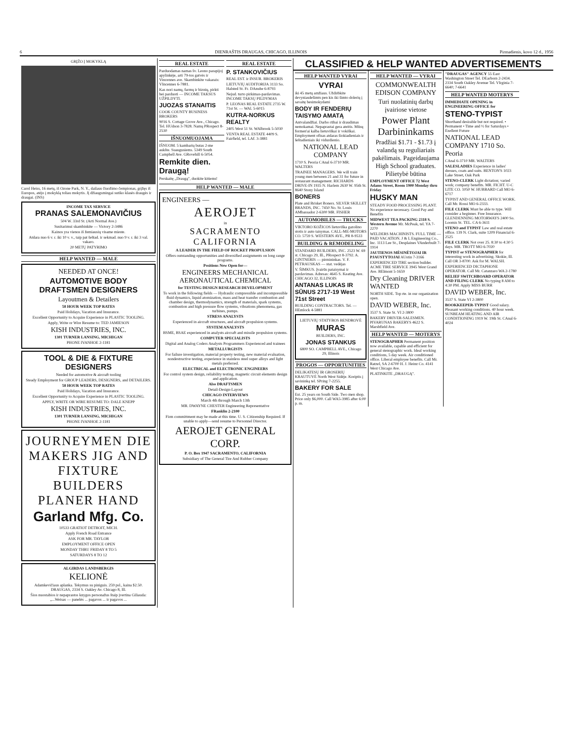6 DIENRAŠTIS DRAUGAS, CHICAGO, ILLINOIS Pirmadienis, kovo 12 d., 1956
GRĮŽO Į MOKYKLĄ
Carol Heiss, 16 metų, iš Ozone Park, N. Y., dailaus čiuožimo čempionas, grįžęs iš Europos, atėjo į mokyklą toliau mokytis. Jį džiaugsmingai sutiko klasės draugės ir draugai. (INS)
INCOME TAX SERVICE
PRANAS SALEMONAVIČIUS
504 W. 33rd St. (Arti Normal Ave.)
Susitarimui skambinkite — Victory 2-3486
Kainos yra vienos iš žemiausių visame mieste.
Atdara nuo 6 v. r. iki 10 v. v., taip pat šeštad. ir sekmad. nuo 9 v. r. iki 3 val. vakaro.
20 METŲ PATYRIMO
HELP WANTED — MALE
NEEDED AT ONCE!
AUTOMOTIVE BODY DRAFTSMEN DESIGNERS
Layoutmen & Detailers
58 HOUR WEEK TOP RATES
Paid Holidays, Vacation and Insurance.
Excellent Opportunity to Acquire Experience in PLASTIC TOOLING.
Apply, Write or Wire Resume to: TED JAMIESON
KISH INDUSTRIES, INC.
1301 TURNER LANSING, MICHIGAN
PHONE IVANHOE 2-1181
TOOL & DIE & FIXTURE DESIGNERS
Needed for automotive & aircraft tooling
Steady Employment for GROUP LEADERS, DESIGNERS, and DETAILERS.
58 HOUR WEEK TOP RATES
Paid Holidays, Vacation and Insurance.
Excellent Opportunity to Acquire Experience in PLASTIC TOOLING.
APPLY, WRITE OR WIRE RESUME TO: DALE KNEPP
KISH INDUSTRIES, INC.
1301 TURNER LANSING, MICHIGAN
PHONE IVANHOE 2-1181
JOURNEYMEN DIE MAKERS JIG AND FIXTURE BUILDERS PLANER HAND
Garland Mfg. Co.
10533 GRATIOT DETROIT, MICH.
Apply French Road Entrance
ASK FOR MR. TAYLOR
EMPLOYMENT OFFICE OPEN
MONDAY THRU FRIDAY 8 TO 5
SATURDAYS 8 TO 12
ALGIRDAS LANDSBERGIS
KELIONĖ
Adamkevičiaus aplanka. Tekymus su piniguis. 259 psl., kaina $2.50. DRAUGAS, 2334 S. Oakley Av. Chicago 8, Ill.
Šios nuostabios ir nepaprastos knygos personažus štaip įvertina Giliauda: „...Weisas — panelės ... pagavos ... ir pagavos ...
REAL ESTATE
Parduodamas namas šv. Leono parapijoj apylinkėje, arti 79-tos gatvės ir Vincennes ave. Skambinkite vakarais: VIncennes 6-7881.
Kas nori namų, farmų ir biznių, pirkti bei parduoti — INCOME TAKSUS UŽPILDYTI.
JUOZAS STANAITIS
COOK COUNTY BUSINESS BROKERS
9016 S. Cottage Grove Ave., Chicago. Tel. HUdson 3-7828. Namų PRospect 8-2530
IŠNUOMUOJAMA
IŠNUOM. 5 kambarių butas 2-me aukšte. Suaugusiems. 5349 South Campbell Ave. GRovehill 6-5054.
Remkite dien. Draugą!
Perskaitę „Draugą", duokite kitiems!
REAL ESTATE
P. STANKOVIČIUS
REAL EST. ir INSUR. BROKERIS
LIETUVIŲ AUDITORIJA 3133 So. Halsted St. Fr. DAnube 6-8793
Nejud. turto pirkimas-pardavimas. INCOME TAKSŲ PILDYMAS
P. LEONAS REAL ESTATE 2735 W. 71st St. — WAl. 5-6015
KUTRA-NORKUS REALTY
2405 West 51 St. WAlbrook 5-5030
VENTA REAL ESTATE 4409 S. Fairfield, tel. LAf. 3-3881
HELP WANTED — MALE
ENGINEERS —
AEROJET
in
SACRAMENTO CALIFORNIA
A LEADER IN THE FIELD OF ROCKET PROPULSION
Offers outstanding opportunities and diversified assignments on long range programs.
Positions New Open for—
ENGINEERS MECHANICAL AERONAUTICAL CHEMICAL
for TESTING DESIGN RESEARCH DEVELOPMENT
To work in the following fields — Hydraulic compressible and incompressible fluid dynamics, liquid atomization, mass and heat transfer combustion and chamber design, thermodynamics, strength of materials, spark systems, combustion and high pressure flow systems, vibrations phenomena, gas turbines, pumps.
STRESS ANALYSTS
Experienced in aircraft structures, and aircraft propulsion systems.
SYSTEM ANALYSTS
BSME, BSAE experienced in analysts aircraft and missile propulsion systems.
COMPUTER SPECIALISTS
Digital and Analog Coders Analysts Programmers Experienced and trainees
METALLURGISTS
For failure investigation, material property testing, new material evaluation, nondestructive testing, experience in stainless steel super alloys and light metals preferred.
ELECTRICAL and ELECTRONIC ENGINEERS
For control system design, reliability testing, magnetic circuit elements design and application.
Also DRAFTSMEN
Detail-Design-Layout
CHICAGO INTERVIEWS
March 4th through March 13th
MR. DWAYNE CHESTER Engineering Representative
FRanklin 2-2100
Firm committment may be made at this time. U. S. Citizenship Required. If unable to apply—send resume to Personnel Director.
AEROJET GENERAL CORP.
P. O. Box 1947 SACRAMENTO, CALIFORNIA
Subsidiary of The General Tire And Rubber Company
CLASSIFIED & HELP WANTED ADVERTISEMENTS
HELP WANTED VYRAI
VYRAI
iki 45 metų amžiaus. Uždirbkite devyniasdešimts pen kis iki šimto dolerių į savaitę besimokydami
BODY IR FENDERIŲ TAISYMO AMATĄ
Antvalandžiai. Darbo rūbai ir draudimas nemokamai. Nepaprastai gera ateitis. Mūsų formen'ai kalba lietuviškai ir vokiškai. Employment ofisas atdaras šiokiadieniais ir šeštadieniais iki vidurdienio.
NATIONAL LEAD COMPANY
1710 S. Peoria CAnal 6-3710 MR. WALTERS
TRAINEE MANAGERS. We will train young men between 21 and 31 for future in restaurant management. RICHARDS DRIVE-IN 1935 N. Harlem 2630 W. 95th St. 8640 Stony Island
BONERS
Plate and Brisket Boners. SILVER SKILLET BRANDS, INC. 7450 No. St. Louis AMbassador 2-6300 MR. FISHER
AUTOMOBILES — TRUCKS
VIKTORO KOŽICOS lietuviška gazolino stotis ir auto taisymas. CALL-ME-MOTORS CO. 5759 S. WESTERN AVE., PR 8-9533
BUILDING & REMODELING
STANDARD BUILDERS, INC. 2523 W. 69 st. Chicago 29, Ill., PRospect 8-3792. A. GINTNERIS — pirmininkas. V. F. PETRAUSKAS — stat. vedėjas
V. ŠIMKUS. Įvairūs pataisymai ir pardavimas. Adresas: 4645 S. Keating Ave. CHICAGO 32, ILLINOIS
ANTANAS LUKAS IR SŪNUS 2717-19 West 71st Street
BUILDING CONTRACTORS. Tel. — HEmlock 4-5881
LIETUVIŲ STATYBOS BENDROVĖ
MURAS
BUILDERS, INC.
JONAS STANKUS
6800 SO. CAMPBELL AVE., Chicago 29, Illinois
PROGOS — OPPORTUNITIES
DELIKATESŲ IR GROSERIŲ KRAUTUVĖ North West Sidėje. Kreiptis į savininką tel. SPring 7-2255.
BAKERY FOR SALE
Est. 25 years on South Side. Two men shop. Price only $6,000. Call WA5-3985 after 6:00 p. m.
HELP WANTED — VYRAI
COMMONWEALTH EDISON COMPANY
Turi nuolatinių darbų įvairiose vietose
Power Plant Darbininkams
Pradžiai $1.71 - $1.73 į valandą su reguliariais pakėlimais. Pageidaujama High School graduates. Pilietybė būtina
EMPLOYMENT OFFICE 72 West Adams Street, Room 1900 Monday thru Friday
HUSKY MAN
STEADY FOOD PROCESSING PLANT. No experience necessary. Good Pay and Benefits
MIDWEST TEA PACKING 2318 S. Western Avenue Mr. McPeak, tel. YA 7-2270
WELDERS MACHINISTS. FULL TIME — PAID VACATION. J & L Engineering Co., Inc. 1113 Lee St., Desplaines VAnderbuilt 7-1914
JAUTIENOS MĖSINĖTOJAI IR PJAUSTYTOJAI AUstin 7-3166
EXPERIENCED TIRE section builder. ACME TIRE SERVICE 3945 West Grand Ave. BElmont 5-1659
Dry Cleaning DRIVER WANTED
NORTH SIDE. Top rte. in our organization open.
DAVID WEBER, Inc.
3537 S. State St. VI 2-3800
BAKERY DRIVER-SALESMEN. PIVARUNAS BAKERYS 4622 S. Marshfield Ave.
HELP WANTED — MOTERYS
STENOGRAPHER Permanent position now available, capable and efficient for general stenographic work. Ideal working conditions, 5 day week. Air conditioned office. Liberal employee benefits. Call Mr. Ratzel, SA 2-6700 H. J. Heinz Co. 4141 West Chicago Ave.
PLATINKITE „DRAUGĄ".
"DRAUGAS" AGENCY 55 East Washington Street Tel. DEarborn 2-2434. 2334 South Oakley Avenue Tel. VIrginia 7-6640; 7-6641
HELP WANTED MOTERYS
IMMEDIATE OPENING in ENGINEERING OFFICE for
STENO-TYPIST
Shorthand desirable but not required. • Permanent • Time and ½ for Saturdays • Exellent Future
NATIONAL LEAD COMPANY 1710 So. Peoria
CAnal 6-3710 MR. WALTERS
SALESLADIES Experience in ladies' dresses, coats and suits. BENTON'S 1023 Lake Street, Oak Park
STENO-CLERK Light dictation; varied work; company benefits. MR. FICHT. U-C LITE CO. 1050 W. HUBBARD Call MO 6-6717
TYPIST AND GENERAL OFFICE WORK. Call Mr. Rossi MO 6-2333.
FILE CLERK Must be able to type. Will consider a beginner. Free Insurance. GLENDENNING MOTORWAYS 2400 So. Loomis St. TEL. CA 6-3611
STENO and TYPIST Law and real estate office. 139 N. Clark, suite 1209 Financial 6-2525
FILE CLERK Not over 25. 8:30 to 4:30 5 days. MR. TROTT MO 6-7020
TYPIST or STENOGRAPHER for interesting work in advertising. Skokie, Ill. Call OR 3-8700. Ask for M. WALSH.
EXPERIENCED DICTAPHONE OPERATOR. Call Mr. Catanzaro WA 2-1780
RELIEF SWITCHBOARD OPERATOR AND FILING CLERK No typing 8 AM to 4:30 PM. Apply MISS BURR
DAVID WEBER, Inc.
3537 S. State VI 2-3800
BOOKKEEPER-TYPIST Good salary. Pleasant working conditions. 40 hour week. SUNBEAM HEATING AND AIR CONDITIONING 1919 W. 19th St. CAnal 6-4024